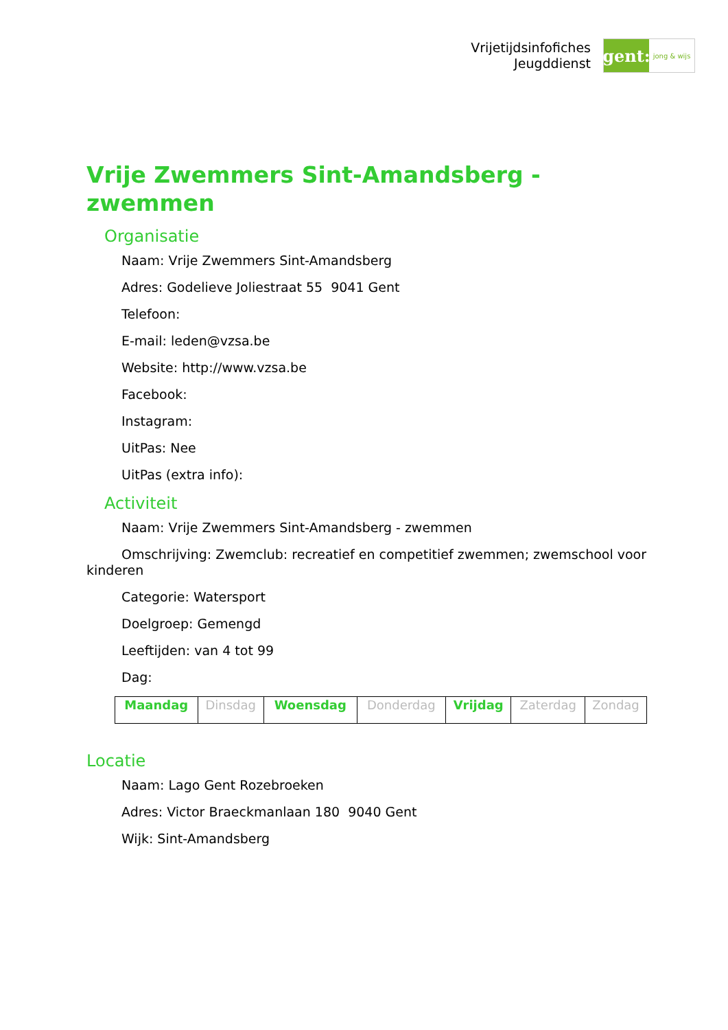Vrijetijdsinfofiches
Jeugddienst
gent:
jong & wijs
Vrije Zwemmers Sint-Amandsberg - zwemmen
Organisatie
Naam: Vrije Zwemmers Sint-Amandsberg
Adres: Godelieve Joliestraat 55 9041 Gent
Telefoon:
E-mail: leden@vzsa.be
Website: http://www.vzsa.be
Facebook:
Instagram:
UitPas: Nee
UitPas (extra info):
Activiteit
Naam: Vrije Zwemmers Sint-Amandsberg - zwemmen
Omschrijving: Zwemclub: recreatief en competitief zwemmen; zwemschool voor kinderen
Categorie: Watersport
Doelgroep: Gemengd
Leeftijden: van 4 tot 99
Dag:
| Maandag | Dinsdag | Woensdag | Donderdag | Vrijdag | Zaterdag | Zondag |
Locatie
Naam: Lago Gent Rozebroeken
Adres: Victor Braeckmanlaan 180 9040 Gent
Wijk: Sint-Amandsberg